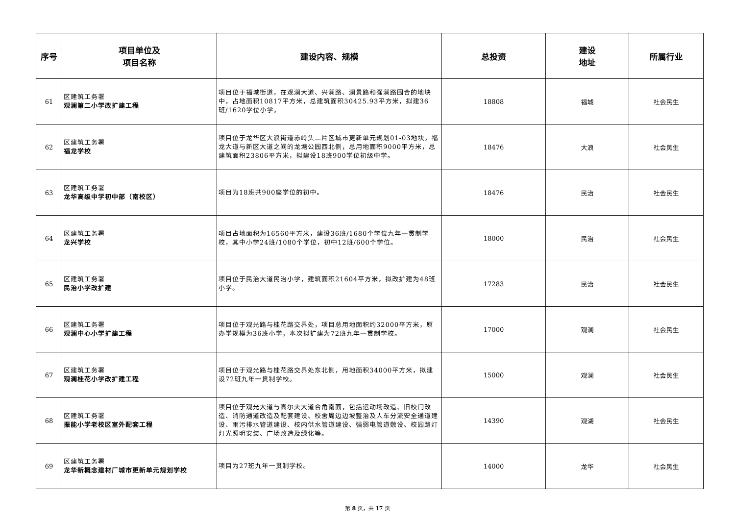| 序号 | 项目单位及 项目名称 | 建设内容、规模 | 总投资 | 建设 地址 | 所属行业 |
| --- | --- | --- | --- | --- | --- |
| 61 | 区建筑工务署 观澜第二小学改扩建工程 | 项目位于福城街道，在观澜大道、兴澜路、澜景路和强澜路围合的地块中，占地面积10817平方米，总建筑面积30425.93平方米，拟建36班/1620学位小学。 | 18808 | 福城 | 社会民生 |
| 62 | 区建筑工务署 福龙学校 | 项目位于龙华区大浪街道赤岭头二片区城市更新单元规划01-03地块，福龙大道与新区大道之间的龙塘公园西北侧，总用地面积9000平方米，总建筑面积23806平方米，拟建设18班900学位初级中学。 | 18476 | 大浪 | 社会民生 |
| 63 | 区建筑工务署 龙华高级中学初中部（南校区） | 项目为18班共900座学位的初中。 | 18476 | 民治 | 社会民生 |
| 64 | 区建筑工务署 龙兴学校 | 项目占地面积为16560平方米，建设36班/1680个学位九年一贯制学校，其中小学24班/1080个学位，初中12班/600个学位。 | 18000 | 民治 | 社会民生 |
| 65 | 区建筑工务署 民治小学改扩建 | 项目位于民治大道民治小学，建筑面积21604平方米，拟改扩建为48班小学。 | 17283 | 民治 | 社会民生 |
| 66 | 区建筑工务署 观澜中心小学扩建工程 | 项目位于观光路与桂花路交界处，项目总用地面积约32000平方米，原办学规模为36班小学，本次拟扩建为72班九年一贯制学校。 | 17000 | 观澜 | 社会民生 |
| 67 | 区建筑工务署 观澜桂花小学改扩建工程 | 项目位于观光路与桂花路交界处东北侧，用地面积34000平方米，拟建设72班九年一贯制学校。 | 15000 | 观澜 | 社会民生 |
| 68 | 区建筑工务署 振能小学老校区室外配套工程 | 项目位于观光大道与高尔夫大道合角南面，包括运动场改造、旧校门改造、消防通道改造及配套建设、校舍周边边坡整治及人车分流安全通道建设、雨污排水管道建设、校内供水管道建设、强弱电管道敷设、校园路灯灯光照明安装、广场改造及绿化等。 | 14390 | 观湖 | 社会民生 |
| 69 | 区建筑工务署 龙华新概念建材厂城市更新单元规划学校 | 项目为27班九年一贯制学校。 | 14000 | 龙华 | 社会民生 |
第 8 页，共 17 页